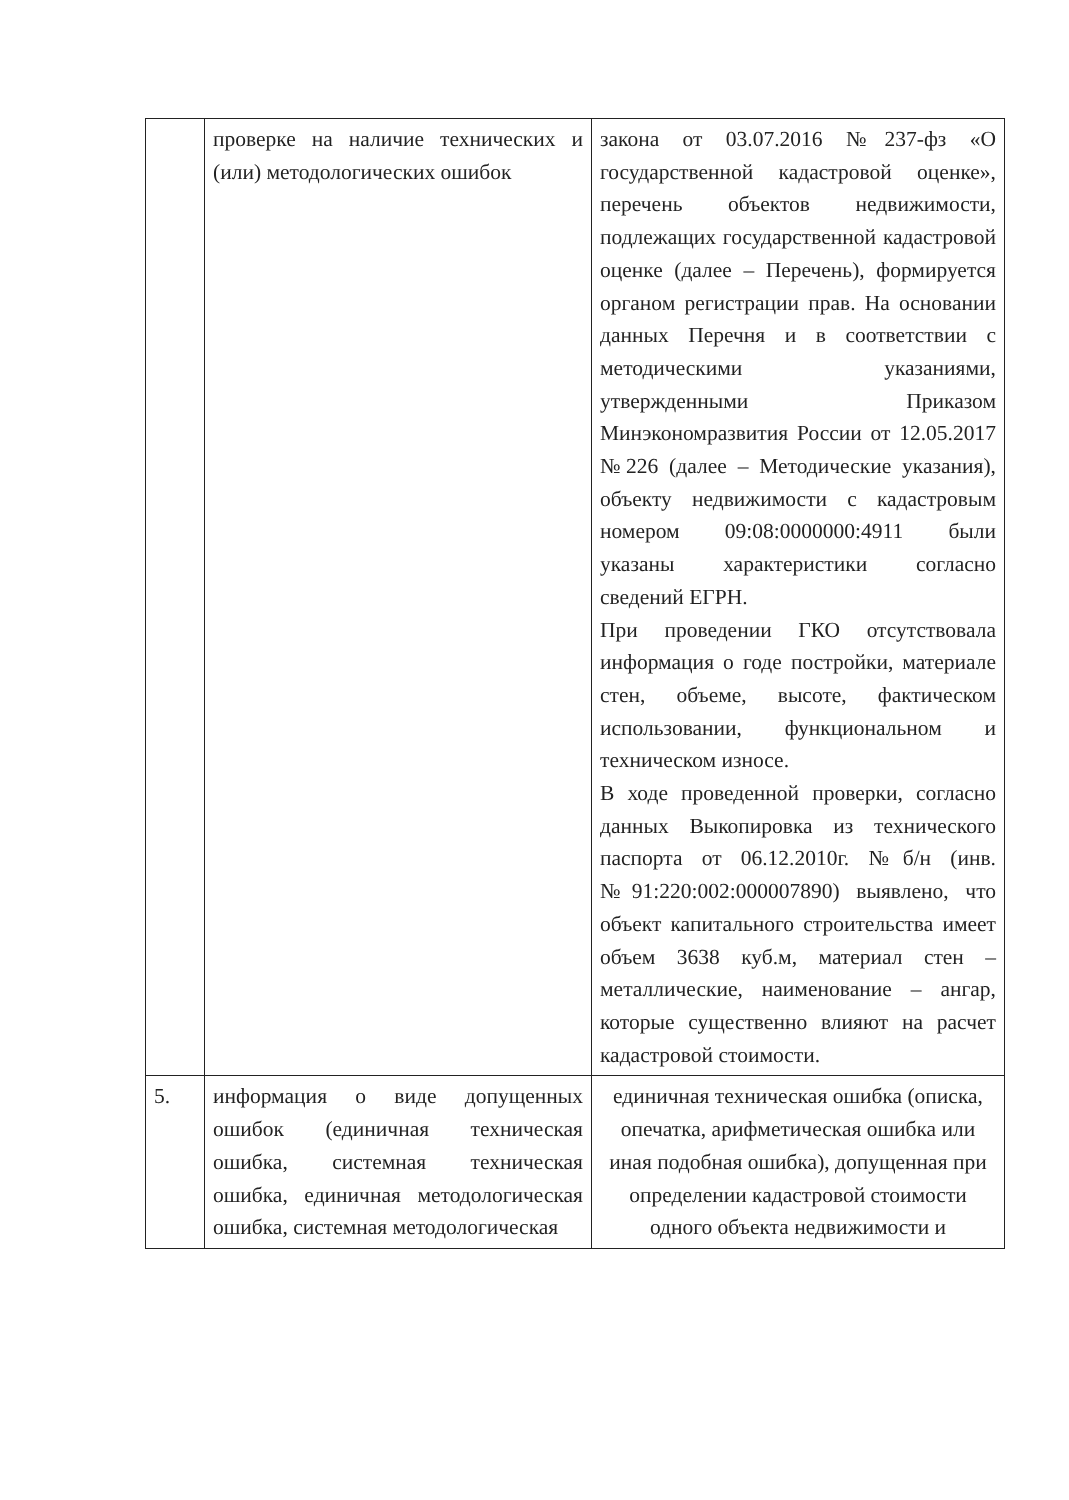| | проверке на наличие технических и (или) методологических ошибок | закона от 03.07.2016 №237-фз «О государственной кадастровой оценке», перечень объектов недвижимости, подлежащих государственной кадастровой оценке (далее – Перечень), формируется органом регистрации прав. На основании данных Перечня и в соответствии с методическими указаниями, утвержденными Приказом Минэкономразвития России от 12.05.2017 №226 (далее – Методические указания), объекту недвижимости с кадастровым номером 09:08:0000000:4911 были указаны характеристики согласно сведений ЕГРН. При проведении ГКО отсутствовала информация о годе постройки, материале стен, объеме, высоте, фактическом использовании, функциональном и техническом износе. В ходе проведенной проверки, согласно данных Выкопировка из технического паспорта от 06.12.2010г. №б/н (инв. №91:220:002:000007890) выявлено, что объект капитального строительства имеет объем 3638 куб.м, материал стен – металлические, наименование – ангар, которые существенно влияют на расчет кадастровой стоимости. |
| 5. | информация о виде допущенных ошибок (единичная техническая ошибка, системная техническая ошибка, единичная методологическая ошибка, системная методологическая | единичная техническая ошибка (описка, опечатка, арифметическая ошибка или иная подобная ошибка), допущенная при определении кадастровой стоимости одного объекта недвижимости и |